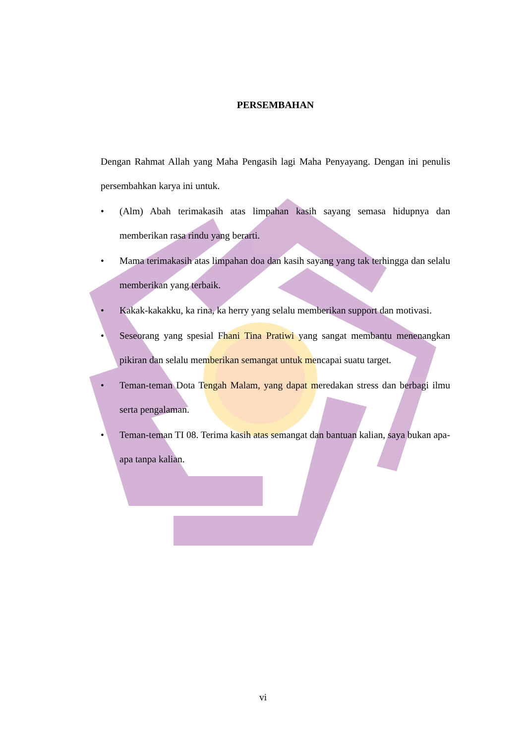PERSEMBAHAN
Dengan Rahmat Allah yang Maha Pengasih lagi Maha Penyayang. Dengan ini penulis persembahkan karya ini untuk.
• (Alm) Abah terimakasih atas limpahan kasih sayang semasa hidupnya dan memberikan rasa rindu yang berarti.
• Mama terimakasih atas limpahan doa dan kasih sayang yang tak terhingga dan selalu memberikan yang terbaik.
• Kakak-kakakku, ka rina, ka herry yang selalu memberikan support dan motivasi.
• Seseorang yang spesial Fhani Tina Pratiwi yang sangat membantu menenangkan pikiran dan selalu memberikan semangat untuk mencapai suatu target.
• Teman-teman Dota Tengah Malam, yang dapat meredakan stress dan berbagi ilmu serta pengalaman.
• Teman-teman TI 08. Terima kasih atas semangat dan bantuan kalian, saya bukan apa-apa tanpa kalian.
vi